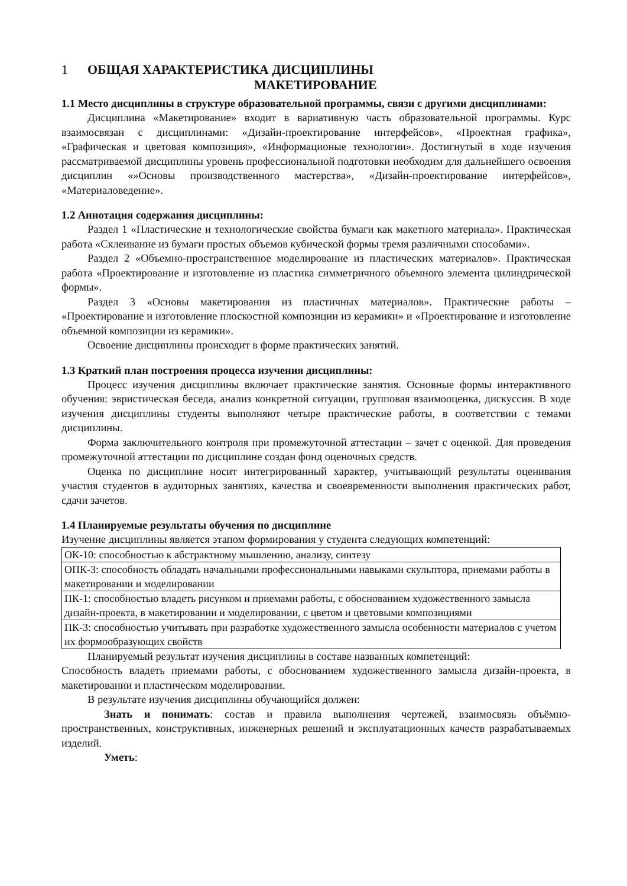1 ОБЩАЯ ХАРАКТЕРИСТИКА ДИСЦИПЛИНЫ
МАКЕТИРОВАНИЕ
1.1 Место дисциплины в структуре образовательной программы, связи с другими дисциплинами:
Дисциплина «Макетирование» входит в вариативную часть образовательной программы. Курс взаимосвязан с дисциплинами: «Дизайн-проектирование интерфейсов», «Проектная графика», «Графическая и цветовая композиция», «Информационые технологии». Достигнутый в ходе изучения рассматриваемой дисциплины уровень профессиональной подготовки необходим для дальнейшего освоения дисциплин «»Основы производственного мастерства», «Дизайн-проектирование интерфейсов», «Материаловедение».
1.2 Аннотация содержания дисциплины:
Раздел 1 «Пластические и технологические свойства бумаги как макетного материала». Практическая работа «Склеивание из бумаги простых объемов кубической формы тремя различными способами».
Раздел 2 «Объемно-пространственное моделирование из пластических материалов». Практическая работа «Проектирование и изготовление из пластика симметричного объемного элемента цилиндрической формы».
Раздел 3 «Основы макетирования из пластичных материалов». Практические работы – «Проектирование и изготовление плоскостной композиции из керамики» и «Проектирование и изготовление объемной композиции из керамики».
Освоение дисциплины происходит в форме практических занятий.
1.3 Краткий план построения процесса изучения дисциплины:
Процесс изучения дисциплины включает практические занятия. Основные формы интерактивного обучения: эвристическая беседа, анализ конкретной ситуации, групповая взаимооценка, дискуссия. В ходе изучения дисциплины студенты выполняют четыре практические работы, в соответствии с темами дисциплины.
Форма заключительного контроля при промежуточной аттестации – зачет с оценкой. Для проведения промежуточной аттестации по дисциплине создан фонд оценочных средств.
Оценка по дисциплине носит интегрированный характер, учитывающий результаты оценивания участия студентов в аудиторных занятиях, качества и своевременности выполнения практических работ, сдачи зачетов.
1.4 Планируемые результаты обучения по дисциплине
Изучение дисциплины является этапом формирования у студента следующих компетенций:
| ОК-10: способностью к абстрактному мышлению, анализу, синтезу |
| ОПК-3: способность обладать начальными профессиональными навыками скульптора, приемами работы в макетировании и моделировании |
| ПК-1: способностью владеть рисунком и приемами работы, с обоснованием художественного замысла дизайн-проекта, в макетировании и моделировании, с цветом и цветовыми композициями |
| ПК-3: способностью учитывать при разработке художественного замысла особенности материалов с учетом их формообразующих свойств |
Планируемый результат изучения дисциплины в составе названных компетенций:
Способность владеть приемами работы, с обоснованием художественного замысла дизайн-проекта, в макетировании и пластическом моделировании.
В результате изучения дисциплины обучающийся должен:
Знать и понимать: состав и правила выполнения чертежей, взаимосвязь объёмно-пространственных, конструктивных, инженерных решений и эксплуатационных качеств разрабатываемых изделий.
Уметь: